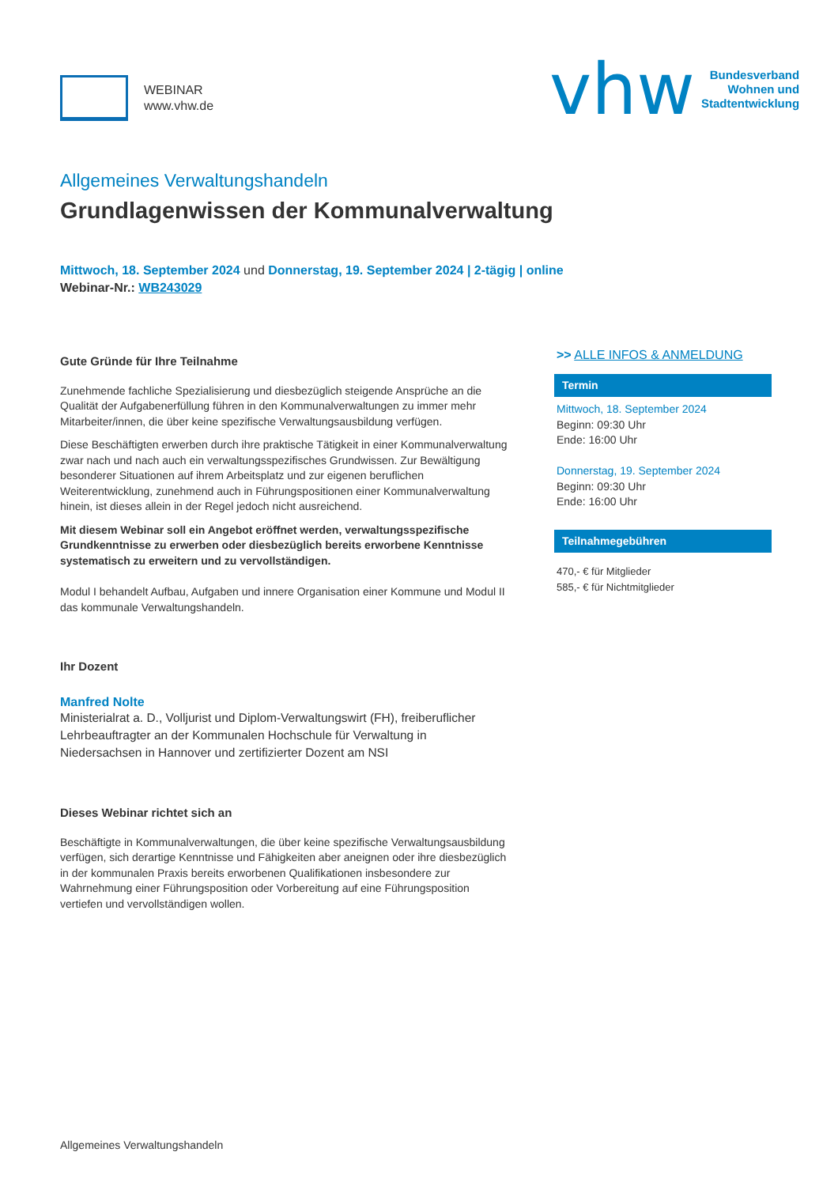WEBINAR
www.vhw.de
vhw
Bundesverband
Wohnen und
Stadtentwicklung
Allgemeines Verwaltungshandeln
Grundlagenwissen der Kommunalverwaltung
Mittwoch, 18. September 2024 und Donnerstag, 19. September 2024 | 2-tägig | online
Webinar-Nr.: WB243029
Gute Gründe für Ihre Teilnahme
Zunehmende fachliche Spezialisierung und diesbezüglich steigende Ansprüche an die Qualität der Aufgabenerfüllung führen in den Kommunalverwaltungen zu immer mehr Mitarbeiter/innen, die über keine spezifische Verwaltungsausbildung verfügen.
Diese Beschäftigten erwerben durch ihre praktische Tätigkeit in einer Kommunalverwaltung zwar nach und nach auch ein verwaltungsspezifisches Grundwissen. Zur Bewältigung besonderer Situationen auf ihrem Arbeitsplatz und zur eigenen beruflichen Weiterentwicklung, zunehmend auch in Führungspositionen einer Kommunalverwaltung hinein, ist dieses allein in der Regel jedoch nicht ausreichend.
Mit diesem Webinar soll ein Angebot eröffnet werden, verwaltungsspezifische Grundkenntnisse zu erwerben oder diesbezüglich bereits erworbene Kenntnisse systematisch zu erweitern und zu vervollständigen.
Modul I behandelt Aufbau, Aufgaben und innere Organisation einer Kommune und Modul II das kommunale Verwaltungshandeln.
Ihr Dozent
Manfred Nolte
Ministerialrat a. D., Volljurist und Diplom-Verwaltungswirt (FH), freiberuflicher Lehrbeauftragter an der Kommunalen Hochschule für Verwaltung in Niedersachsen in Hannover und zertifizierter Dozent am NSI
Dieses Webinar richtet sich an
Beschäftigte in Kommunalverwaltungen, die über keine spezifische Verwaltungsausbildung verfügen, sich derartige Kenntnisse und Fähigkeiten aber aneignen oder ihre diesbezüglich in der kommunalen Praxis bereits erworbenen Qualifikationen insbesondere zur Wahrnehmung einer Führungsposition oder Vorbereitung auf eine Führungsposition vertiefen und vervollständigen wollen.
>> ALLE INFOS & ANMELDUNG
Termin
Mittwoch, 18. September 2024
Beginn: 09:30 Uhr
Ende: 16:00 Uhr
Donnerstag, 19. September 2024
Beginn: 09:30 Uhr
Ende: 16:00 Uhr
Teilnahmegebühren
470,- € für Mitglieder
585,- € für Nichtmitglieder
Allgemeines Verwaltungshandeln